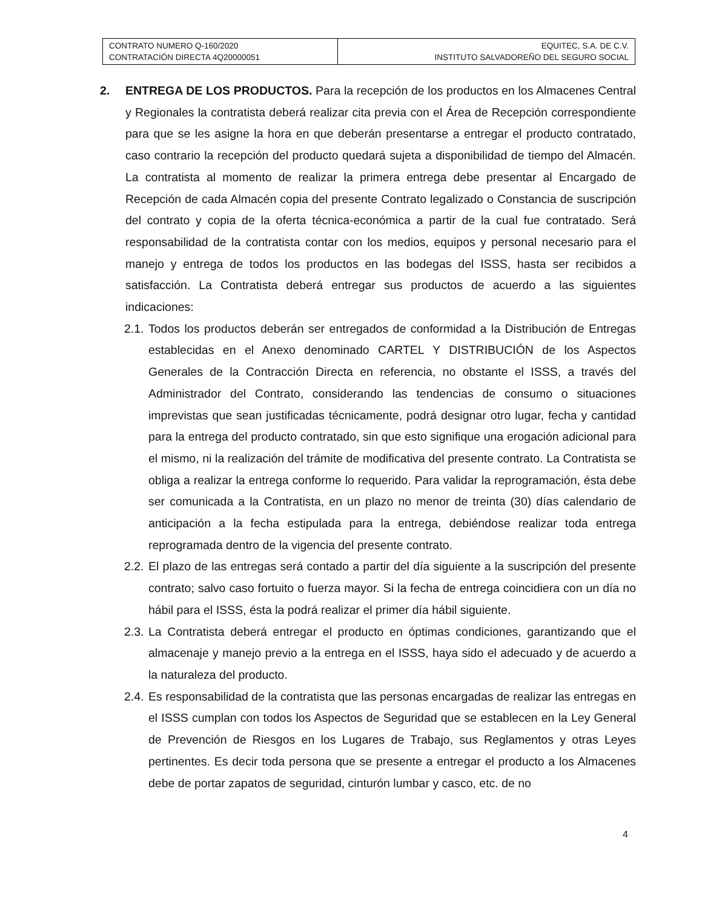| CONTRATO NUMERO Q-160/2020 CONTRATACIÓN DIRECTA 4Q20000051 | EQUITEC, S.A. DE C.V. INSTITUTO SALVADOREÑO DEL SEGURO SOCIAL |
2. ENTREGA DE LOS PRODUCTOS. Para la recepción de los productos en los Almacenes Central y Regionales la contratista deberá realizar cita previa con el Área de Recepción correspondiente para que se les asigne la hora en que deberán presentarse a entregar el producto contratado, caso contrario la recepción del producto quedará sujeta a disponibilidad de tiempo del Almacén. La contratista al momento de realizar la primera entrega debe presentar al Encargado de Recepción de cada Almacén copia del presente Contrato legalizado o Constancia de suscripción del contrato y copia de la oferta técnica-económica a partir de la cual fue contratado. Será responsabilidad de la contratista contar con los medios, equipos y personal necesario para el manejo y entrega de todos los productos en las bodegas del ISSS, hasta ser recibidos a satisfacción. La Contratista deberá entregar sus productos de acuerdo a las siguientes indicaciones:
2.1.
Todos los productos deberán ser entregados de conformidad a la Distribución de Entregas establecidas en el Anexo denominado CARTEL Y DISTRIBUCIÓN de los Aspectos Generales de la Contracción Directa en referencia, no obstante el ISSS, a través del Administrador del Contrato, considerando las tendencias de consumo o situaciones imprevistas que sean justificadas técnicamente, podrá designar otro lugar, fecha y cantidad para la entrega del producto contratado, sin que esto signifique una erogación adicional para el mismo, ni la realización del trámite de modificativa del presente contrato. La Contratista se obliga a realizar la entrega conforme lo requerido. Para validar la reprogramación, ésta debe ser comunicada a la Contratista, en un plazo no menor de treinta (30) días calendario de anticipación a la fecha estipulada para la entrega, debiéndose realizar toda entrega reprogramada dentro de la vigencia del presente contrato.
2.2.
El plazo de las entregas será contado a partir del día siguiente a la suscripción del presente contrato; salvo caso fortuito o fuerza mayor. Si la fecha de entrega coincidiera con un día no hábil para el ISSS, ésta la podrá realizar el primer día hábil siguiente.
2.3.
La Contratista deberá entregar el producto en óptimas condiciones, garantizando que el almacenaje y manejo previo a la entrega en el ISSS, haya sido el adecuado y de acuerdo a la naturaleza del producto.
2.4.
Es responsabilidad de la contratista que las personas encargadas de realizar las entregas en el ISSS cumplan con todos los Aspectos de Seguridad que se establecen en la Ley General de Prevención de Riesgos en los Lugares de Trabajo, sus Reglamentos y otras Leyes pertinentes. Es decir toda persona que se presente a entregar el producto a los Almacenes debe de portar zapatos de seguridad, cinturón lumbar y casco, etc. de no
4